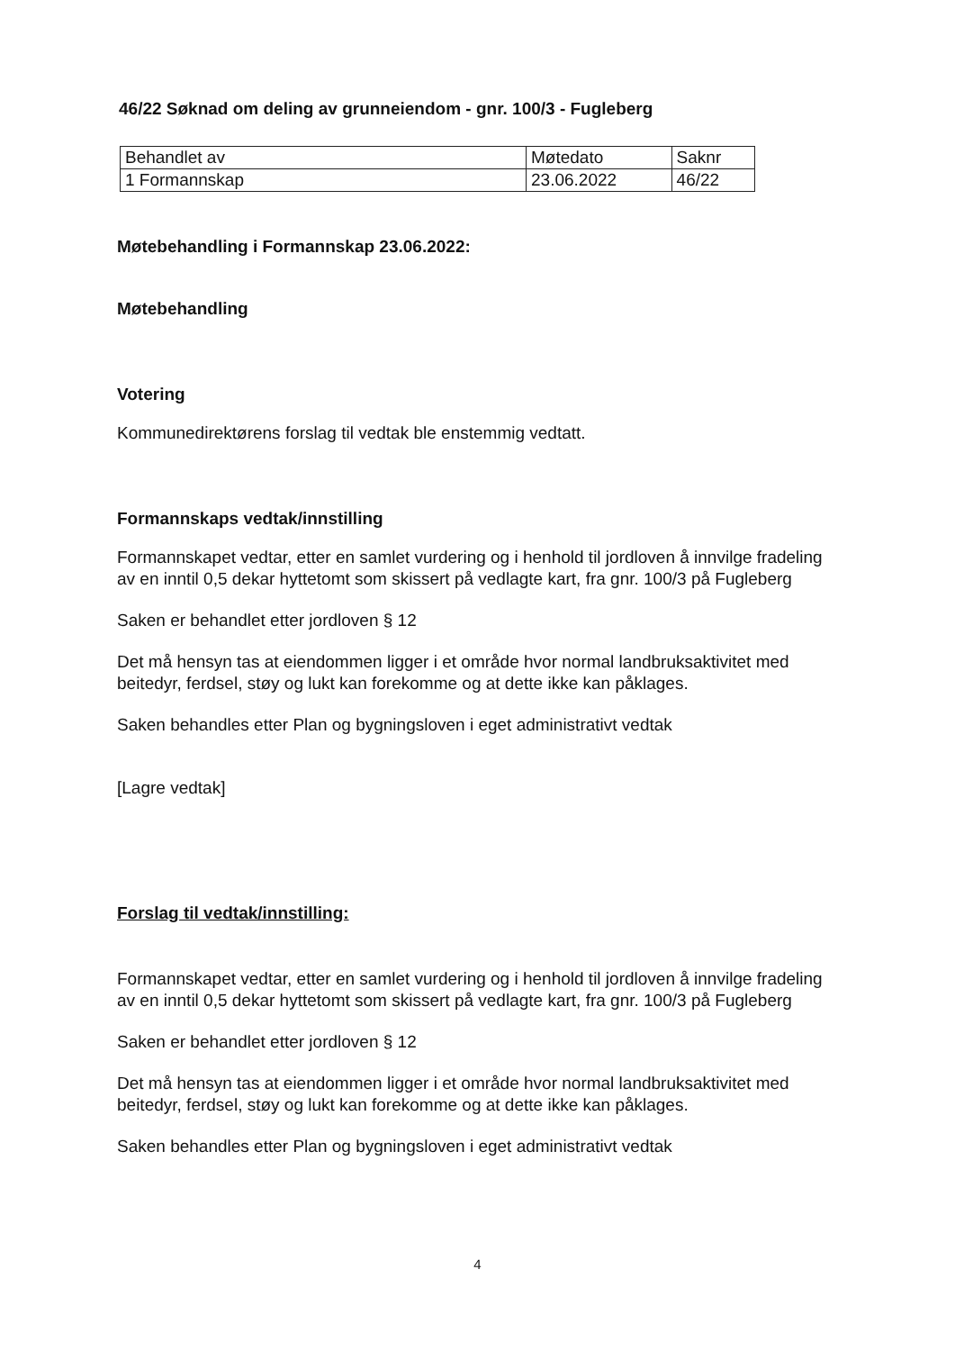46/22 Søknad om deling av grunneiendom - gnr. 100/3 - Fugleberg
| Behandlet av | Møtedato | Saknr |
| 1 Formannskap | 23.06.2022 | 46/22 |
Møtebehandling i Formannskap 23.06.2022:
Møtebehandling
Votering
Kommunedirektørens forslag til vedtak ble enstemmig vedtatt.
Formannskaps vedtak/innstilling
Formannskapet vedtar, etter en samlet vurdering og i henhold til jordloven å innvilge fradeling av en inntil 0,5 dekar hyttetomt som skissert på vedlagte kart, fra gnr. 100/3 på Fugleberg
Saken er behandlet etter jordloven § 12
Det må hensyn tas at eiendommen ligger i et område hvor normal landbruksaktivitet med beitedyr, ferdsel, støy og lukt kan forekomme og at dette ikke kan påklages.
Saken behandles etter Plan og bygningsloven i eget administrativt vedtak
[Lagre vedtak]
Forslag til vedtak/innstilling:
Formannskapet vedtar, etter en samlet vurdering og i henhold til jordloven å innvilge fradeling av en inntil 0,5 dekar hyttetomt som skissert på vedlagte kart, fra gnr. 100/3 på Fugleberg
Saken er behandlet etter jordloven § 12
Det må hensyn tas at eiendommen ligger i et område hvor normal landbruksaktivitet med beitedyr, ferdsel, støy og lukt kan forekomme og at dette ikke kan påklages.
Saken behandles etter Plan og bygningsloven i eget administrativt vedtak
4